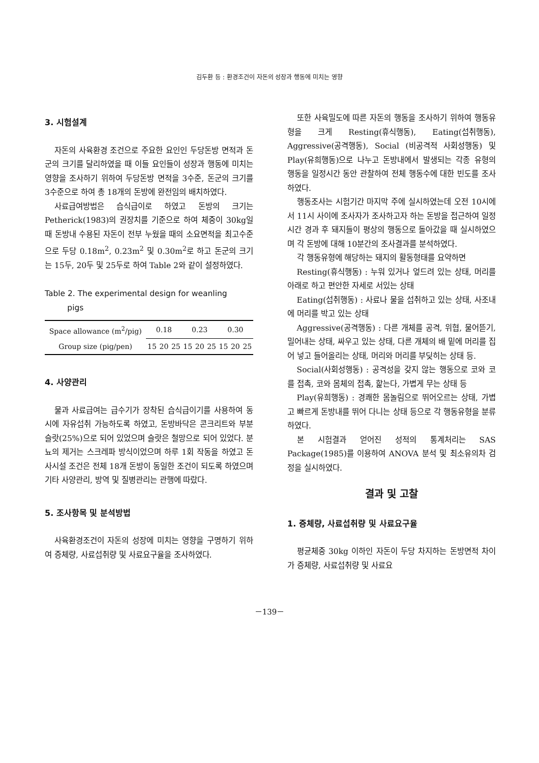김두환 등 : 환경조건이 자돈의 성장과 행동에 미치는 영향
3. 시험설계
자돈의 사육환경 조건으로 주요한 요인인 두당돈방 면적과 돈군의 크기를 달리하였을 때 이들 요인들이 성장과 행동에 미치는 영향을 조사하기 위하여 두당돈방 면적을 3수준, 돈군의 크기를 3수준으로 하여 총 18개의 돈방에 완전임의 배치하였다.
사료급여방법은 습식급이로 하였고 돈방의 크기는 Petherick(1983)의 권장치를 기준으로 하여 체중이 30kg일 때 돈방내 수용된 자돈이 전부 누웠을 때의 소요면적을 최고수준으로 두당 0.18m<sup>2</sup>, 0.23m<sup>2</sup> 및 0.30m<sup>2</sup>로 하고 돈군의 크기는 15두, 20두 및 25두로 하여 Table 2와 같이 설정하였다.
Table 2. The experimental design for weanling
pigs
| Space allowance (m<sup>2</sup>/pig) | 0.18 | | | 0.23 | | | 0.30 | | |
| Group size (pig/pen) | 15 | 20 | 25 | 15 | 20 | 25 | 15 | 20 | 25 |
4. 사양관리
물과 사료급여는 급수기가 장착된 습식급이기를 사용하여 동시에 자유섭취 가능하도록 하였고, 돈방바닥은 콘크리트와 부분슬랏(25%)으로 되어 있었으며 슬랏은 철망으로 되어 있었다. 분뇨의 제거는 스크레파 방식이었으며 하루 1회 작동을 하였고 돈사시설 조건은 전체 18개 돈방이 동일한 조건이 되도록 하였으며 기타 사양관리, 방역 및 질병관리는 관행에 따랐다.
5. 조사항목 및 분석방법
사육환경조건이 자돈의 성장에 미치는 영향을 구명하기 위하여 증체량, 사료섭취량 및 사료요구율을 조사하였다.
또한 사육밀도에 따른 자돈의 행동을 조사하기 위하여 행동유형을 크게 Resting(휴식행동), Eating(섭취행동), Aggressive(공격행동), Social (비공격적 사회성행동) 및 Play(유희행동)으로 나누고 돈방내에서 발생되는 각종 유형의 행동을 일정시간 동안 관찰하여 전체 행동수에 대한 빈도를 조사하였다.
행동조사는 시험기간 마지막 주에 실시하였는데 오전 10시에서 11시 사이에 조사자가 조사하고자 하는 돈방을 접근하여 일정시간 경과 후 돼지들이 평상의 행동으로 돌아갔을 때 실시하였으며 각 돈방에 대해 10분간의 조사결과를 분석하였다.
각 행동유형에 해당하는 돼지의 활동형태를 요약하면
Resting(휴식행동) : 누워 있거나 엎드려 있는 상태, 머리를 아래로 하고 편안한 자세로 서있는 상태
Eating(섭취행동) : 사료나 물을 섭취하고 있는 상태, 사조내에 머리를 박고 있는 상태
Aggressive(공격행동) : 다른 개체를 공격, 위협, 물어뜯기, 밀어내는 상태, 싸우고 있는 상태, 다른 개체의 배 밑에 머리를 집어 넣고 들어올리는 상태, 머리와 머리를 부딪히는 상태 등.
Social(사회성행동) : 공격성을 갖지 않는 행동으로 코와 코를 접촉, 코와 몸체의 접촉, 핥는다, 가볍게 무는 상태 등
Play(유희행동) : 경쾌한 몸놀림으로 뛰어오르는 상태, 가볍고 빠르게 돈방내를 뛰어 다니는 상태 등으로 각 행동유형을 분류하였다.
본 시험결과 얻어진 성적의 통계처리는 SAS Package(1985)를 이용하여 ANOVA 분석 및 최소유의차 검정을 실시하였다.
결과 및 고찰
1. 증체량, 사료섭취량 및 사료요구율
평균체중 30kg 이하인 자돈이 두당 차지하는 돈방면적 차이가 증체량, 사료섭취량 및 사료요
－139－